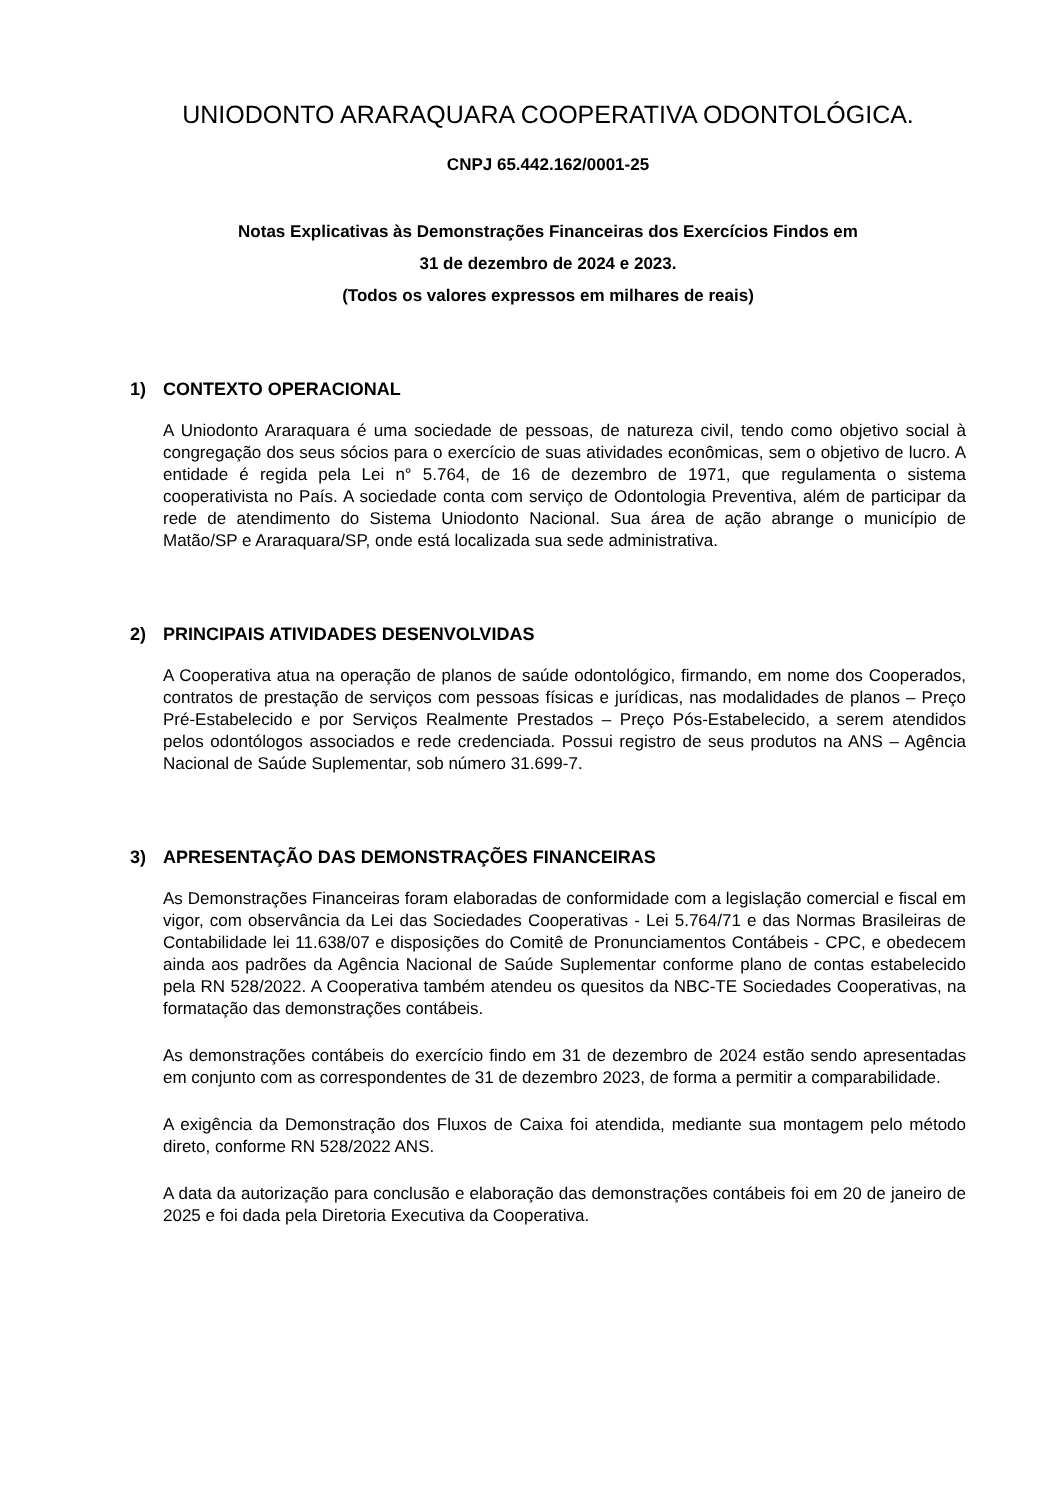UNIODONTO ARARAQUARA COOPERATIVA ODONTOLÓGICA.
CNPJ 65.442.162/0001-25
Notas Explicativas às Demonstrações Financeiras dos Exercícios Findos em
31 de dezembro de 2024 e 2023.
(Todos os valores expressos em milhares de reais)
1) CONTEXTO OPERACIONAL
A Uniodonto Araraquara é uma sociedade de pessoas, de natureza civil, tendo como objetivo social à congregação dos seus sócios para o exercício de suas atividades econômicas, sem o objetivo de lucro. A entidade é regida pela Lei n° 5.764, de 16 de dezembro de 1971, que regulamenta o sistema cooperativista no País. A sociedade conta com serviço de Odontologia Preventiva, além de participar da rede de atendimento do Sistema Uniodonto Nacional. Sua área de ação abrange o município de Matão/SP e Araraquara/SP, onde está localizada sua sede administrativa.
2) PRINCIPAIS ATIVIDADES DESENVOLVIDAS
A Cooperativa atua na operação de planos de saúde odontológico, firmando, em nome dos Cooperados, contratos de prestação de serviços com pessoas físicas e jurídicas, nas modalidades de planos – Preço Pré-Estabelecido e por Serviços Realmente Prestados – Preço Pós-Estabelecido, a serem atendidos pelos odontólogos associados e rede credenciada. Possui registro de seus produtos na ANS – Agência Nacional de Saúde Suplementar, sob número 31.699-7.
3) APRESENTAÇÃO DAS DEMONSTRAÇÕES FINANCEIRAS
As Demonstrações Financeiras foram elaboradas de conformidade com a legislação comercial e fiscal em vigor, com observância da Lei das Sociedades Cooperativas - Lei 5.764/71 e das Normas Brasileiras de Contabilidade lei 11.638/07 e disposições do Comitê de Pronunciamentos Contábeis - CPC, e obedecem ainda aos padrões da Agência Nacional de Saúde Suplementar conforme plano de contas estabelecido pela RN 528/2022. A Cooperativa também atendeu os quesitos da NBC-TE Sociedades Cooperativas, na formatação das demonstrações contábeis.
As demonstrações contábeis do exercício findo em 31 de dezembro de 2024 estão sendo apresentadas em conjunto com as correspondentes de 31 de dezembro 2023, de forma a permitir a comparabilidade.
A exigência da Demonstração dos Fluxos de Caixa foi atendida, mediante sua montagem pelo método direto, conforme RN 528/2022 ANS.
A data da autorização para conclusão e elaboração das demonstrações contábeis foi em 20 de janeiro de 2025 e foi dada pela Diretoria Executiva da Cooperativa.